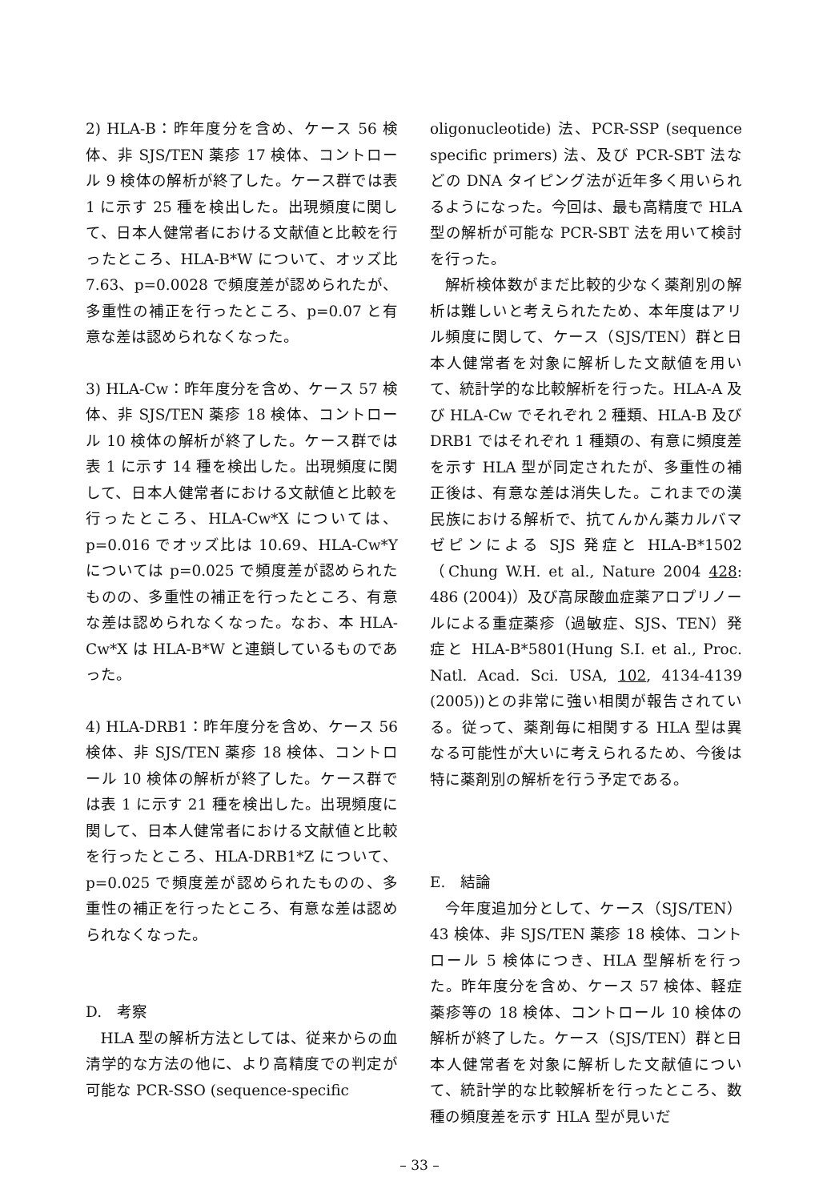2) HLA-B：昨年度分を含め、ケース 56 検体、非 SJS/TEN 薬疹 17 検体、コントロール 9 検体の解析が終了した。ケース群では表 1 に示す 25 種を検出した。出現頻度に関して、日本人健常者における文献値と比較を行ったところ、HLA-B*W について、オッズ比 7.63、p=0.0028 で頻度差が認められたが、多重性の補正を行ったところ、p=0.07 と有意な差は認められなくなった。
3) HLA-Cw：昨年度分を含め、ケース 57 検体、非 SJS/TEN 薬疹 18 検体、コントロール 10 検体の解析が終了した。ケース群では表 1 に示す 14 種を検出した。出現頻度に関して、日本人健常者における文献値と比較を行ったところ、HLA-Cw*X については、p=0.016 でオッズ比は 10.69、HLA-Cw*Y については p=0.025 で頻度差が認められたものの、多重性の補正を行ったところ、有意な差は認められなくなった。なお、本 HLA-Cw*X は HLA-B*W と連鎖しているものであった。
4) HLA-DRB1：昨年度分を含め、ケース 56 検体、非 SJS/TEN 薬疹 18 検体、コントロール 10 検体の解析が終了した。ケース群では表 1 に示す 21 種を検出した。出現頻度に関して、日本人健常者における文献値と比較を行ったところ、HLA-DRB1*Z について、p=0.025 で頻度差が認められたものの、多重性の補正を行ったところ、有意な差は認められなくなった。
D.　考察
HLA 型の解析方法としては、従来からの血清学的な方法の他に、より高精度での判定が可能な PCR-SSO (sequence-specific
oligonucleotide) 法、PCR-SSP (sequence specific primers) 法、及び PCR-SBT 法などの DNA タイピング法が近年多く用いられるようになった。今回は、最も高精度で HLA 型の解析が可能な PCR-SBT 法を用いて検討を行った。
解析検体数がまだ比較的少なく薬剤別の解析は難しいと考えられたため、本年度はアリル頻度に関して、ケース（SJS/TEN）群と日本人健常者を対象に解析した文献値を用いて、統計学的な比較解析を行った。HLA-A 及び HLA-Cw でそれぞれ 2 種類、HLA-B 及び DRB1 ではそれぞれ 1 種類の、有意に頻度差を示す HLA 型が同定されたが、多重性の補正後は、有意な差は消失した。これまでの漢民族における解析で、抗てんかん薬カルバマゼピンによる SJS 発症と HLA-B*1502（Chung W.H. et al., Nature 2004 428: 486 (2004)）及び高尿酸血症薬アロプリノールによる重症薬疹（過敏症、SJS、TEN）発症と HLA-B*5801(Hung S.I. et al., Proc. Natl. Acad. Sci. USA, 102, 4134-4139 (2005))との非常に強い相関が報告されている。従って、薬剤毎に相関する HLA 型は異なる可能性が大いに考えられるため、今後は特に薬剤別の解析を行う予定である。
E.　結論
今年度追加分として、ケース（SJS/TEN）43 検体、非 SJS/TEN 薬疹 18 検体、コントロール 5 検体につき、HLA 型解析を行った。昨年度分を含め、ケース 57 検体、軽症薬疹等の 18 検体、コントロール 10 検体の解析が終了した。ケース（SJS/TEN）群と日本人健常者を対象に解析した文献値について、統計学的な比較解析を行ったところ、数種の頻度差を示す HLA 型が見いだ
– 33 –